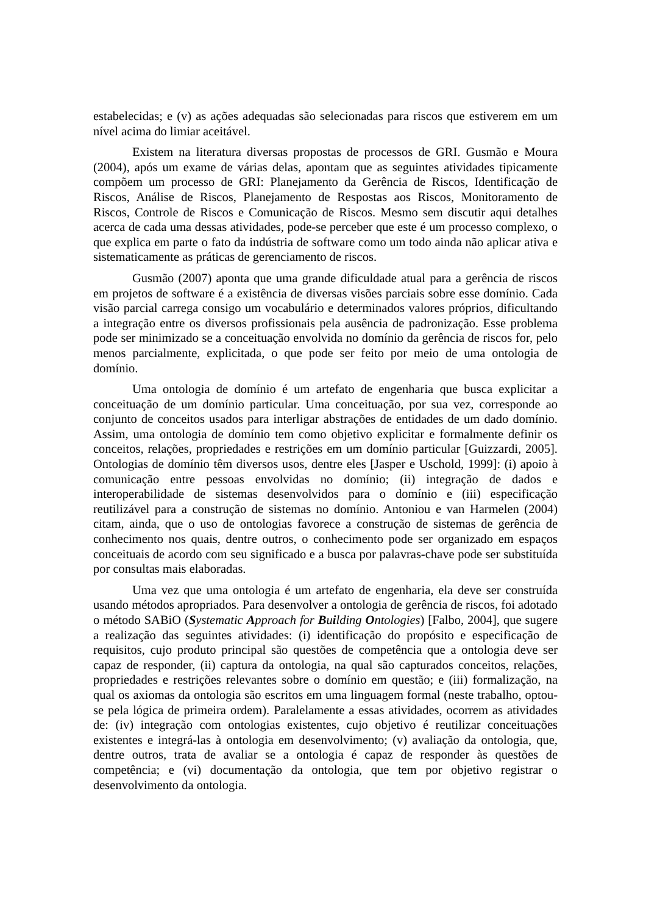estabelecidas; e (v) as ações adequadas são selecionadas para riscos que estiverem em um nível acima do limiar aceitável.
Existem na literatura diversas propostas de processos de GRI. Gusmão e Moura (2004), após um exame de várias delas, apontam que as seguintes atividades tipicamente compõem um processo de GRI: Planejamento da Gerência de Riscos, Identificação de Riscos, Análise de Riscos, Planejamento de Respostas aos Riscos, Monitoramento de Riscos, Controle de Riscos e Comunicação de Riscos. Mesmo sem discutir aqui detalhes acerca de cada uma dessas atividades, pode-se perceber que este é um processo complexo, o que explica em parte o fato da indústria de software como um todo ainda não aplicar ativa e sistematicamente as práticas de gerenciamento de riscos.
Gusmão (2007) aponta que uma grande dificuldade atual para a gerência de riscos em projetos de software é a existência de diversas visões parciais sobre esse domínio. Cada visão parcial carrega consigo um vocabulário e determinados valores próprios, dificultando a integração entre os diversos profissionais pela ausência de padronização. Esse problema pode ser minimizado se a conceituação envolvida no domínio da gerência de riscos for, pelo menos parcialmente, explicitada, o que pode ser feito por meio de uma ontologia de domínio.
Uma ontologia de domínio é um artefato de engenharia que busca explicitar a conceituação de um domínio particular. Uma conceituação, por sua vez, corresponde ao conjunto de conceitos usados para interligar abstrações de entidades de um dado domínio. Assim, uma ontologia de domínio tem como objetivo explicitar e formalmente definir os conceitos, relações, propriedades e restrições em um domínio particular [Guizzardi, 2005]. Ontologias de domínio têm diversos usos, dentre eles [Jasper e Uschold, 1999]: (i) apoio à comunicação entre pessoas envolvidas no domínio; (ii) integração de dados e interoperabilidade de sistemas desenvolvidos para o domínio e (iii) especificação reutilizável para a construção de sistemas no domínio. Antoniou e van Harmelen (2004) citam, ainda, que o uso de ontologias favorece a construção de sistemas de gerência de conhecimento nos quais, dentre outros, o conhecimento pode ser organizado em espaços conceituais de acordo com seu significado e a busca por palavras-chave pode ser substituída por consultas mais elaboradas.
Uma vez que uma ontologia é um artefato de engenharia, ela deve ser construída usando métodos apropriados. Para desenvolver a ontologia de gerência de riscos, foi adotado o método SABiO (Systematic Approach for Building Ontologies) [Falbo, 2004], que sugere a realização das seguintes atividades: (i) identificação do propósito e especificação de requisitos, cujo produto principal são questões de competência que a ontologia deve ser capaz de responder, (ii) captura da ontologia, na qual são capturados conceitos, relações, propriedades e restrições relevantes sobre o domínio em questão; e (iii) formalização, na qual os axiomas da ontologia são escritos em uma linguagem formal (neste trabalho, optou-se pela lógica de primeira ordem). Paralelamente a essas atividades, ocorrem as atividades de: (iv) integração com ontologias existentes, cujo objetivo é reutilizar conceituações existentes e integrá-las à ontologia em desenvolvimento; (v) avaliação da ontologia, que, dentre outros, trata de avaliar se a ontologia é capaz de responder às questões de competência; e (vi) documentação da ontologia, que tem por objetivo registrar o desenvolvimento da ontologia.